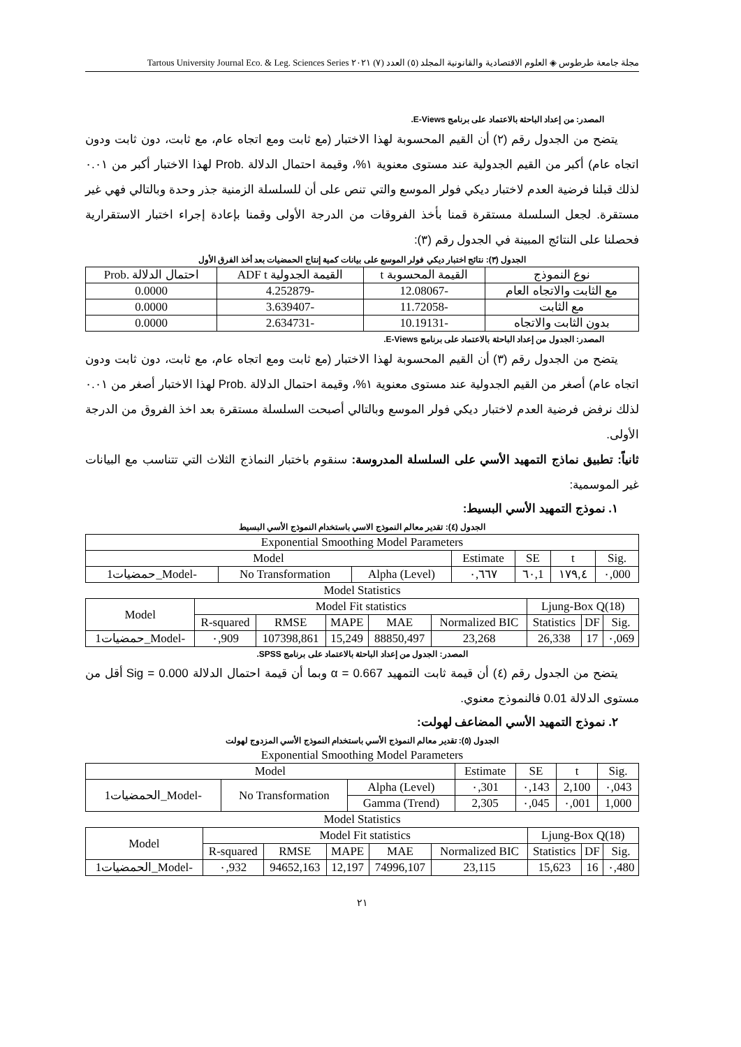مجلة جامعة طرطوس ◈ العلوم الاقتصادية والقانونية المجلد (٥) العدد (٧) ٢٠٢١ Tartous University Journal Eco. & Leg. Sciences Series
المصدر: من إعداد الباحثة بالاعتماد على برنامج E-Views.
يتضح من الجدول رقم (٢) أن القيم المحسوبة لهذا الاختبار (مع ثابت ومع اتجاه عام، مع ثابت، دون ثابت ودون اتجاه عام) أكبر من القيم الجدولية عند مستوى معنوية ١%، وقيمة احتمال الدلالة .Prob لهذا الاختبار أكبر من ٠.٠١ لذلك قبلنا فرضية العدم لاختبار ديكي فولر الموسع والتي تنص على أن للسلسلة الزمنية جذر وحدة وبالتالي فهي غير مستقرة. لجعل السلسلة مستقرة قمنا بأخذ الفروقات من الدرجة الأولى وقمنا بإعادة إجراء اختبار الاستقرارية فحصلنا على النتائج المبينة في الجدول رقم (٣):
الجدول (٣): نتائج اختبار ديكي فولر الموسع على بيانات كمية إنتاج الحمضيات بعد أخذ الفرق الأول
| نوع النموذج | القيمة المحسوبة t | القيمة الجدولية ADF t | احتمال الدلالة .Prob |
| --- | --- | --- | --- |
| مع الثابت والاتجاه العام | -12.08067 | -4.252879 | 0.0000 |
| مع الثابت | -11.72058 | -3.639407 | 0.0000 |
| بدون الثابت والاتجاه | -10.19131 | -2.634731 | 0.0000 |
المصدر: الجدول من إعداد الباحثة بالاعتماد على برنامج E-Views.
يتضح من الجدول رقم (٣) أن القيم المحسوبة لهذا الاختبار (مع ثابت ومع اتجاه عام، مع ثابت، دون ثابت ودون اتجاه عام) أصغر من القيم الجدولية عند مستوى معنوية ١%، وقيمة احتمال الدلالة .Prob لهذا الاختبار أصغر من ٠.٠١ لذلك نرفض فرضية العدم لاختبار ديكي فولر الموسع وبالتالي أصبحت السلسلة مستقرة بعد اخذ الفروق من الدرجة الأولى.
ثانياً: تطبيق نماذج التمهيد الأسي على السلسلة المدروسة: سنقوم باختبار النماذج الثلاث التي تتناسب مع البيانات غير الموسمية:
١. نموذج التمهيد الأسي البسيط:
الجدول (٤): تقدير معالم النموذج الاسي باستخدام النموذج الأسي البسيط
| Exponential Smoothing Model Parameters | | | | | | |
| Model | | | Estimate | SE | t | Sig. |
| حمضيات1_Model- | No Transformation | Alpha (Level) | ٠,٦٦٧ | ٦٠,1 | ١٧٩,٤ | ٠,000 |
Model Statistics
| Model | Model Fit statistics | | | | | Ljung-Box Q(18) | | |
| | R-squared | RMSE | MAPE | MAE | Normalized BIC | Statistics | DF | Sig. |
| حمضيات1_Model- | ٠,909 | 107398,861 | 15,249 | 88850,497 | 23,268 | 26,338 | 17 | ٠,069 |
المصدر: الجدول من إعداد الباحثة بالاعتماد على برنامج SPSS.
يتضح من الجدول رقم (٤) أن قيمة ثابت التمهيد 0.667 = α وبما أن قيمة احتمال الدلالة Sig = 0.000 أقل من مستوى الدلالة 0.01 فالنموذج معنوي.
٢. نموذج التمهيد الأسي المضاعف لهولت:
الجدول (٥): تقدير معالم النموذج الأسي باستخدام النموذج الأسي المزدوج لهولت
Exponential Smoothing Model Parameters
| Model | | | Estimate | SE | t | Sig. |
| الحمضيات1_Model- | No Transformation | Alpha (Level) | ٠,301 | ٠,143 | 2,100 | ٠,043 |
| | | Gamma (Trend) | 2,305 | ٠,045 | ٠,001 | 1,000 |
Model Statistics
| Model | Model Fit statistics | | | | | Ljung-Box Q(18) | | |
| | R-squared | RMSE | MAPE | MAE | Normalized BIC | Statistics | DF | Sig. |
| الحمضيات1_Model- | ٠,932 | 94652,163 | 12,197 | 74996,107 | 23,115 | 15,623 | 16 | ٠,480 |
٢١